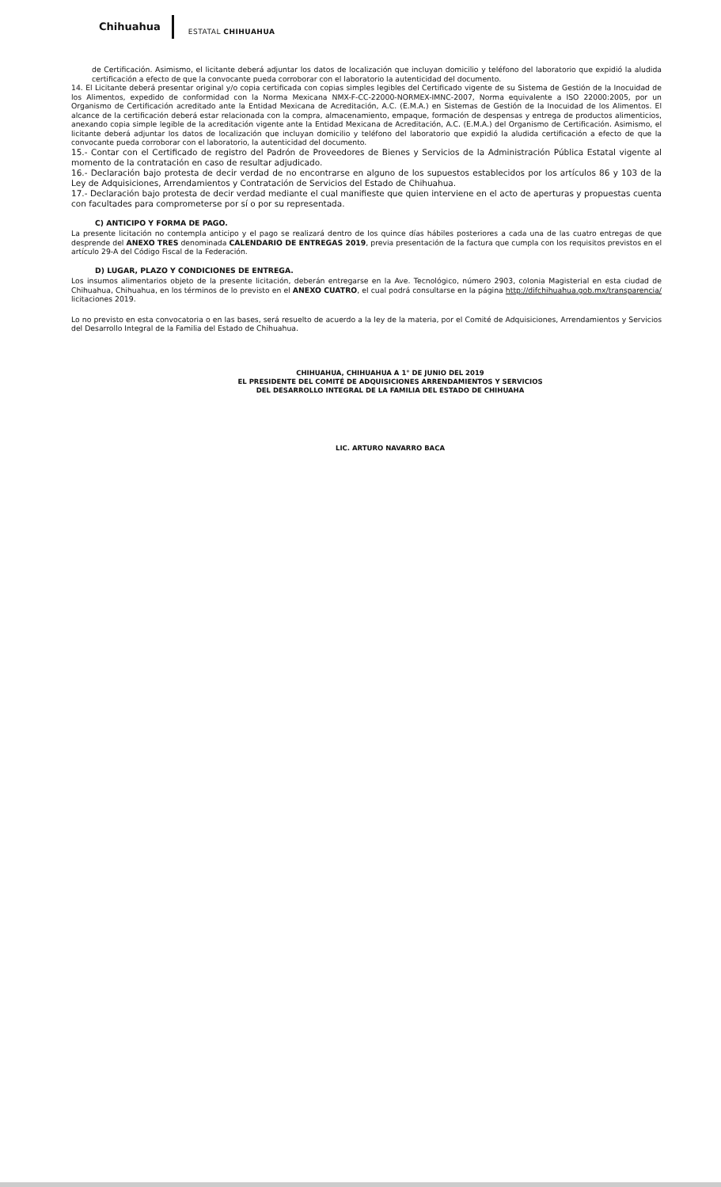Chihuahua
ESTATAL CHIHUAHUA
de Certificación. Asimismo, el licitante deberá adjuntar los datos de localización que incluyan domicilio y teléfono del laboratorio que expidió la aludida certificación a efecto de que la convocante pueda corroborar con el laboratorio la autenticidad del documento.
14. El Licitante deberá presentar original y/o copia certificada con copias simples legibles del Certificado vigente de su Sistema de Gestión de la Inocuidad de los Alimentos, expedido de conformidad con la Norma Mexicana NMX-F-CC-22000-NORMEX-IMNC-2007, Norma equivalente a ISO 22000:2005, por un Organismo de Certificación acreditado ante la Entidad Mexicana de Acreditación, A.C. (E.M.A.) en Sistemas de Gestión de la Inocuidad de los Alimentos. El alcance de la certificación deberá estar relacionada con la compra, almacenamiento, empaque, formación de despensas y entrega de productos alimenticios, anexando copia simple legible de la acreditación vigente ante la Entidad Mexicana de Acreditación, A.C. (E.M.A.) del Organismo de Certificación. Asimismo, el licitante deberá adjuntar los datos de localización que incluyan domicilio y teléfono del laboratorio que expidió la aludida certificación a efecto de que la convocante pueda corroborar con el laboratorio, la autenticidad del documento.
15.- Contar con el Certificado de registro del Padrón de Proveedores de Bienes y Servicios de la Administración Pública Estatal vigente al momento de la contratación en caso de resultar adjudicado.
16.- Declaración bajo protesta de decir verdad de no encontrarse en alguno de los supuestos establecidos por los artículos 86 y 103 de la Ley de Adquisiciones, Arrendamientos y Contratación de Servicios del Estado de Chihuahua.
17.- Declaración bajo protesta de decir verdad mediante el cual manifieste que quien interviene en el acto de aperturas y propuestas cuenta con facultades para comprometerse por sí o por su representada.
C) ANTICIPO Y FORMA DE PAGO.
La presente licitación no contempla anticipo y el pago se realizará dentro de los quince días hábiles posteriores a cada una de las cuatro entregas de que desprende del ANEXO TRES denominada CALENDARIO DE ENTREGAS 2019, previa presentación de la factura que cumpla con los requisitos previstos en el artículo 29-A del Código Fiscal de la Federación.
D) LUGAR, PLAZO Y CONDICIONES DE ENTREGA.
Los insumos alimentarios objeto de la presente licitación, deberán entregarse en la Ave. Tecnológico, número 2903, colonia Magisterial en esta ciudad de Chihuahua, Chihuahua, en los términos de lo previsto en el ANEXO CUATRO, el cual podrá consultarse en la página http://difchihuahua.gob.mx/transparencia/ licitaciones 2019.
Lo no previsto en esta convocatoria o en las bases, será resuelto de acuerdo a la ley de la materia, por el Comité de Adquisiciones, Arrendamientos y Servicios del Desarrollo Integral de la Familia del Estado de Chihuahua.
CHIHUAHUA, CHIHUAHUA A 1° DE JUNIO DEL 2019
EL PRESIDENTE DEL COMITÉ DE ADQUISICIONES ARRENDAMIENTOS Y SERVICIOS
DEL DESARROLLO INTEGRAL DE LA FAMILIA DEL ESTADO DE CHIHUAHA
LIC. ARTURO NAVARRO BACA